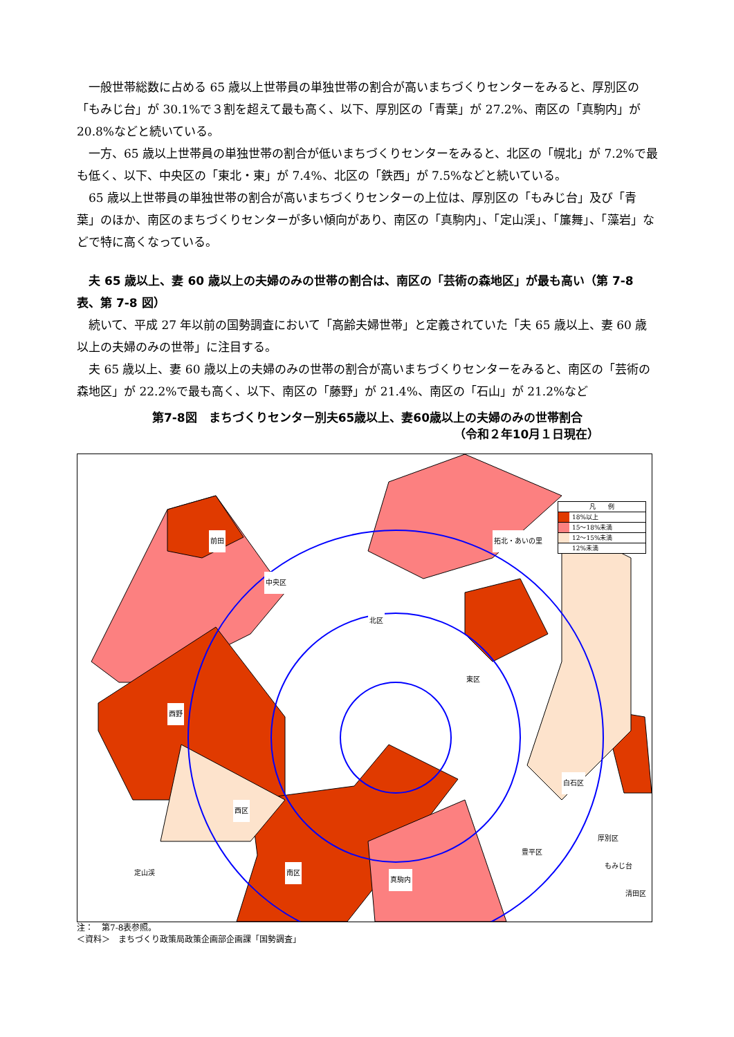一般世帯総数に占める 65 歳以上世帯員の単独世帯の割合が高いまちづくりセンターをみると、厚別区の「もみじ台」が 30.1%で３割を超えて最も高く、以下、厚別区の「青葉」が 27.2%、南区の「真駒内」が 20.8%などと続いている。
一方、65 歳以上世帯員の単独世帯の割合が低いまちづくりセンターをみると、北区の「幌北」が 7.2%で最も低く、以下、中央区の「東北・東」が 7.4%、北区の「鉄西」が 7.5%などと続いている。
65 歳以上世帯員の単独世帯の割合が高いまちづくりセンターの上位は、厚別区の「もみじ台」及び「青葉」のほか、南区のまちづくりセンターが多い傾向があり、南区の「真駒内」、「定山渓」、「簾舞」、「藻岩」などで特に高くなっている。
夫 65 歳以上、妻 60 歳以上の夫婦のみの世帯の割合は、南区の「芸術の森地区」が最も高い（第 7-8 表、第 7-8 図）
続いて、平成 27 年以前の国勢調査において「高齢夫婦世帯」と定義されていた「夫 65 歳以上、妻 60 歳以上の夫婦のみの世帯」に注目する。
夫 65 歳以上、妻 60 歳以上の夫婦のみの世帯の割合が高いまちづくりセンターをみると、南区の「芸術の森地区」が 22.2%で最も高く、以下、南区の「藤野」が 21.4%、南区の「石山」が 21.2%など
第7-8図　まちづくりセンター別夫65歳以上、妻60歳以上の夫婦のみの世帯割合
（令和２年10月１日現在）
前田
中央区
拓北・あいの里
北区
東区
西区
西野
南区
定山渓
真駒内
豊平区
白石区
厚別区
清田区
もみじ台
凡　　例
18%以上
15～18%未満
12～15%未満
12%未満
注：　第7-8表参照。
＜資料＞　まちづくり政策局政策企画部企画課「国勢調査」